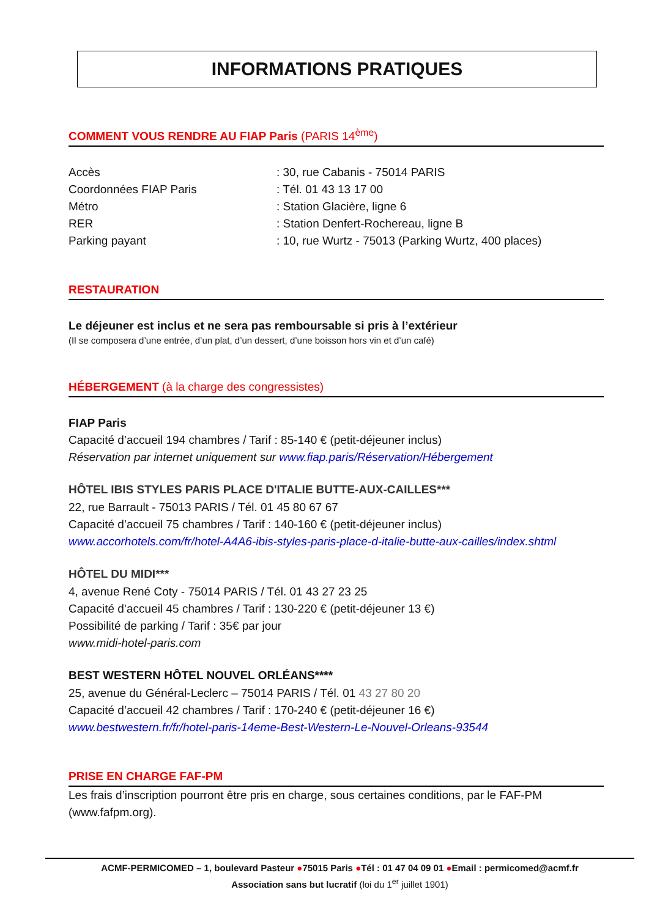INFORMATIONS PRATIQUES
COMMENT VOUS RENDRE AU FIAP Paris (PARIS 14<sup>ème</sup>)
Accès : 30, rue Cabanis - 75014 PARIS
Coordonnées FIAP Paris : Tél. 01 43 13 17 00
Métro : Station Glacière, ligne 6
RER : Station Denfert-Rochereau, ligne B
Parking payant : 10, rue Wurtz - 75013 (Parking Wurtz, 400 places)
RESTAURATION
Le déjeuner est inclus et ne sera pas remboursable si pris à l’extérieur
(Il se composera d’une entrée, d’un plat, d’un dessert, d’une boisson hors vin et d’un café)
HÉBERGEMENT (à la charge des congressistes)
FIAP Paris
Capacité d’accueil 194 chambres / Tarif : 85-140 € (petit-déjeuner inclus)
Réservation par internet uniquement sur www.fiap.paris/Réservation/Hébergement
HÔTEL IBIS STYLES PARIS PLACE D'ITALIE BUTTE-AUX-CAILLES***
22, rue Barrault - 75013 PARIS / Tél. 01 45 80 67 67
Capacité d’accueil 75 chambres / Tarif : 140-160 € (petit-déjeuner inclus)
www.accorhotels.com/fr/hotel-A4A6-ibis-styles-paris-place-d-italie-butte-aux-cailles/index.shtml
HÔTEL DU MIDI***
4, avenue René Coty - 75014 PARIS / Tél. 01 43 27 23 25
Capacité d’accueil 45 chambres / Tarif : 130-220 € (petit-déjeuner 13 €)
Possibilité de parking / Tarif : 35€ par jour
www.midi-hotel-paris.com
BEST WESTERN HÔTEL NOUVEL ORLÉANS****
25, avenue du Général-Leclerc – 75014 PARIS / Tél. 01 43 27 80 20
Capacité d’accueil 42 chambres / Tarif : 170-240 € (petit-déjeuner 16 €)
www.bestwestern.fr/fr/hotel-paris-14eme-Best-Western-Le-Nouvel-Orleans-93544
PRISE EN CHARGE FAF-PM
Les frais d’inscription pourront être pris en charge, sous certaines conditions, par le FAF-PM (www.fafpm.org).
ACMF-PERMICOMED – 1, boulevard Pasteur ●75015 Paris ●Tél : 01 47 04 09 01 ●Email : permicomed@acmf.fr
Association sans but lucratif (loi du 1<sup>er</sup> juillet 1901)